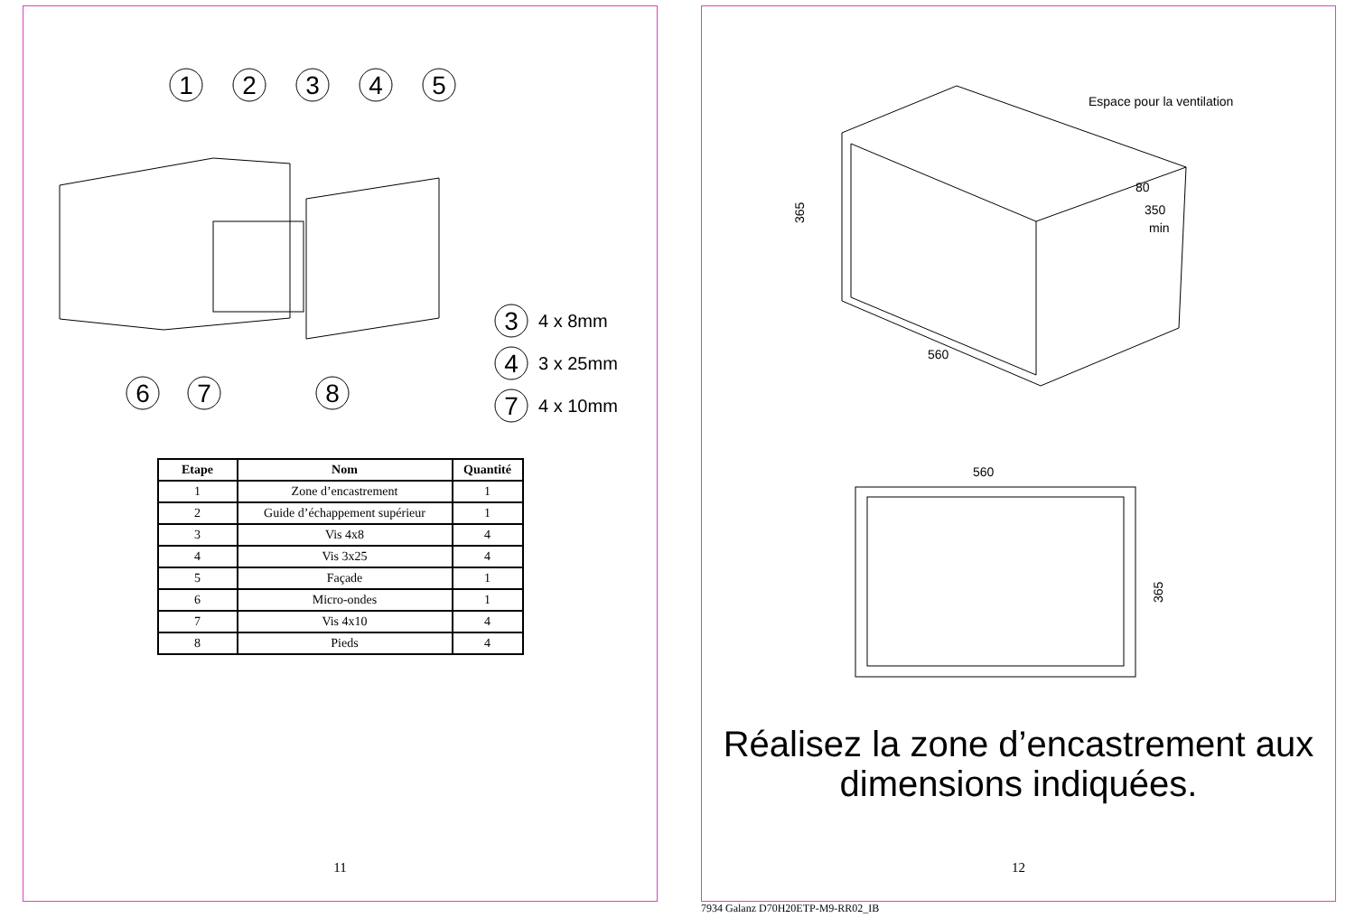1
2
3
4
5
6
7
8
3
4
7
4 x 8mm
3 x 25mm
4 x 10mm
| Etape | Nom | Quantité |
| --- | --- | --- |
| 1 | Zone d’encastrement | 1 |
| 2 | Guide d’échappement supérieur | 1 |
| 3 | Vis 4x8 | 4 |
| 4 | Vis 3x25 | 4 |
| 5 | Façade | 1 |
| 6 | Micro-ondes | 1 |
| 7 | Vis 4x10 | 4 |
| 8 | Pieds | 4 |
11
Espace pour la ventilation
80
350
min
560
365
560
365
Réalisez la zone d’encastrement aux
dimensions indiquées.
12
7934 Galanz D70H20ETP-M9-RR02_IB